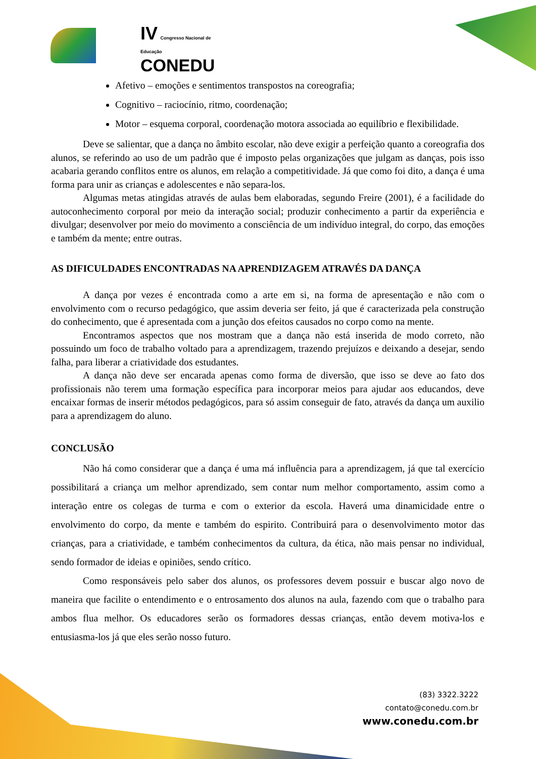IV Congresso Nacional de Educação
CONEDU
Afetivo – emoções e sentimentos transpostos na coreografia;
Cognitivo – raciocínio, ritmo, coordenação;
Motor – esquema corporal, coordenação motora associada ao equilíbrio e flexibilidade.
Deve se salientar, que a dança no âmbito escolar, não deve exigir a perfeição quanto a coreografia dos alunos, se referindo ao uso de um padrão que é imposto pelas organizações que julgam as danças, pois isso acabaria gerando conflitos entre os alunos, em relação a competitividade. Já que como foi dito, a dança é uma forma para unir as crianças e adolescentes e não separa-los.
Algumas metas atingidas através de aulas bem elaboradas, segundo Freire (2001), é a facilidade do autoconhecimento corporal por meio da interação social; produzir conhecimento a partir da experiência e divulgar; desenvolver por meio do movimento a consciência de um indivíduo integral, do corpo, das emoções e também da mente; entre outras.
AS DIFICULDADES ENCONTRADAS NA APRENDIZAGEM ATRAVÉS DA DANÇA
A dança por vezes é encontrada como a arte em si, na forma de apresentação e não com o envolvimento com o recurso pedagógico, que assim deveria ser feito, já que é caracterizada pela construção do conhecimento, que é apresentada com a junção dos efeitos causados no corpo como na mente.
Encontramos aspectos que nos mostram que a dança não está inserida de modo correto, não possuindo um foco de trabalho voltado para a aprendizagem, trazendo prejuízos e deixando a desejar, sendo falha, para liberar a criatividade dos estudantes.
A dança não deve ser encarada apenas como forma de diversão, que isso se deve ao fato dos profissionais não terem uma formação específica para incorporar meios para ajudar aos educandos, deve encaixar formas de inserir métodos pedagógicos, para só assim conseguir de fato, através da dança um auxilio para a aprendizagem do aluno.
CONCLUSÃO
Não há como considerar que a dança é uma má influência para a aprendizagem, já que tal exercício possibilitará a criança um melhor aprendizado, sem contar num melhor comportamento, assim como a interação entre os colegas de turma e com o exterior da escola. Haverá uma dinamicidade entre o envolvimento do corpo, da mente e também do espirito. Contribuirá para o desenvolvimento motor das crianças, para a criatividade, e também conhecimentos da cultura, da ética, não mais pensar no individual, sendo formador de ideias e opiniões, sendo crítico.
Como responsáveis pelo saber dos alunos, os professores devem possuir e buscar algo novo de maneira que facilite o entendimento e o entrosamento dos alunos na aula, fazendo com que o trabalho para ambos flua melhor. Os educadores serão os formadores dessas crianças, então devem motiva-los e entusiasma-los já que eles serão nosso futuro.
(83) 3322.3222
contato@conedu.com.br
www.conedu.com.br